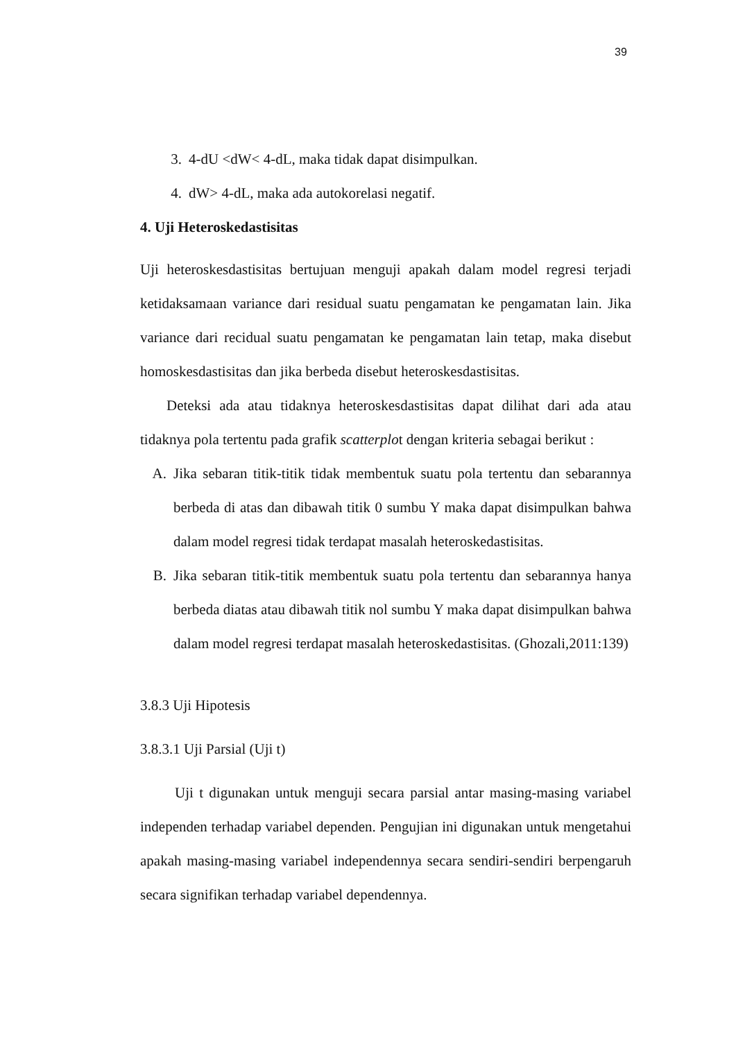39
3. 4-dU <dW< 4-dL, maka tidak dapat disimpulkan.
4. dW> 4-dL, maka ada autokorelasi negatif.
4. Uji Heteroskedastisitas
Uji heteroskesdastisitas bertujuan menguji apakah dalam model regresi terjadi ketidaksamaan variance dari residual suatu pengamatan ke pengamatan lain. Jika variance dari recidual suatu pengamatan ke pengamatan lain tetap, maka disebut homoskesdastisitas dan jika berbeda disebut heteroskesdastisitas.
Deteksi ada atau tidaknya heteroskesdastisitas dapat dilihat dari ada atau tidaknya pola tertentu pada grafik scatterplot dengan kriteria sebagai berikut :
A. Jika sebaran titik-titik tidak membentuk suatu pola tertentu dan sebarannya berbeda di atas dan dibawah titik 0 sumbu Y maka dapat disimpulkan bahwa dalam model regresi tidak terdapat masalah heteroskedastisitas.
B. Jika sebaran titik-titik membentuk suatu pola tertentu dan sebarannya hanya berbeda diatas atau dibawah titik nol sumbu Y maka dapat disimpulkan bahwa dalam model regresi terdapat masalah heteroskedastisitas. (Ghozali,2011:139)
3.8.3 Uji Hipotesis
3.8.3.1 Uji Parsial (Uji t)
Uji t digunakan untuk menguji secara parsial antar masing-masing variabel independen terhadap variabel dependen. Pengujian ini digunakan untuk mengetahui apakah masing-masing variabel independennya secara sendiri-sendiri berpengaruh secara signifikan terhadap variabel dependennya.